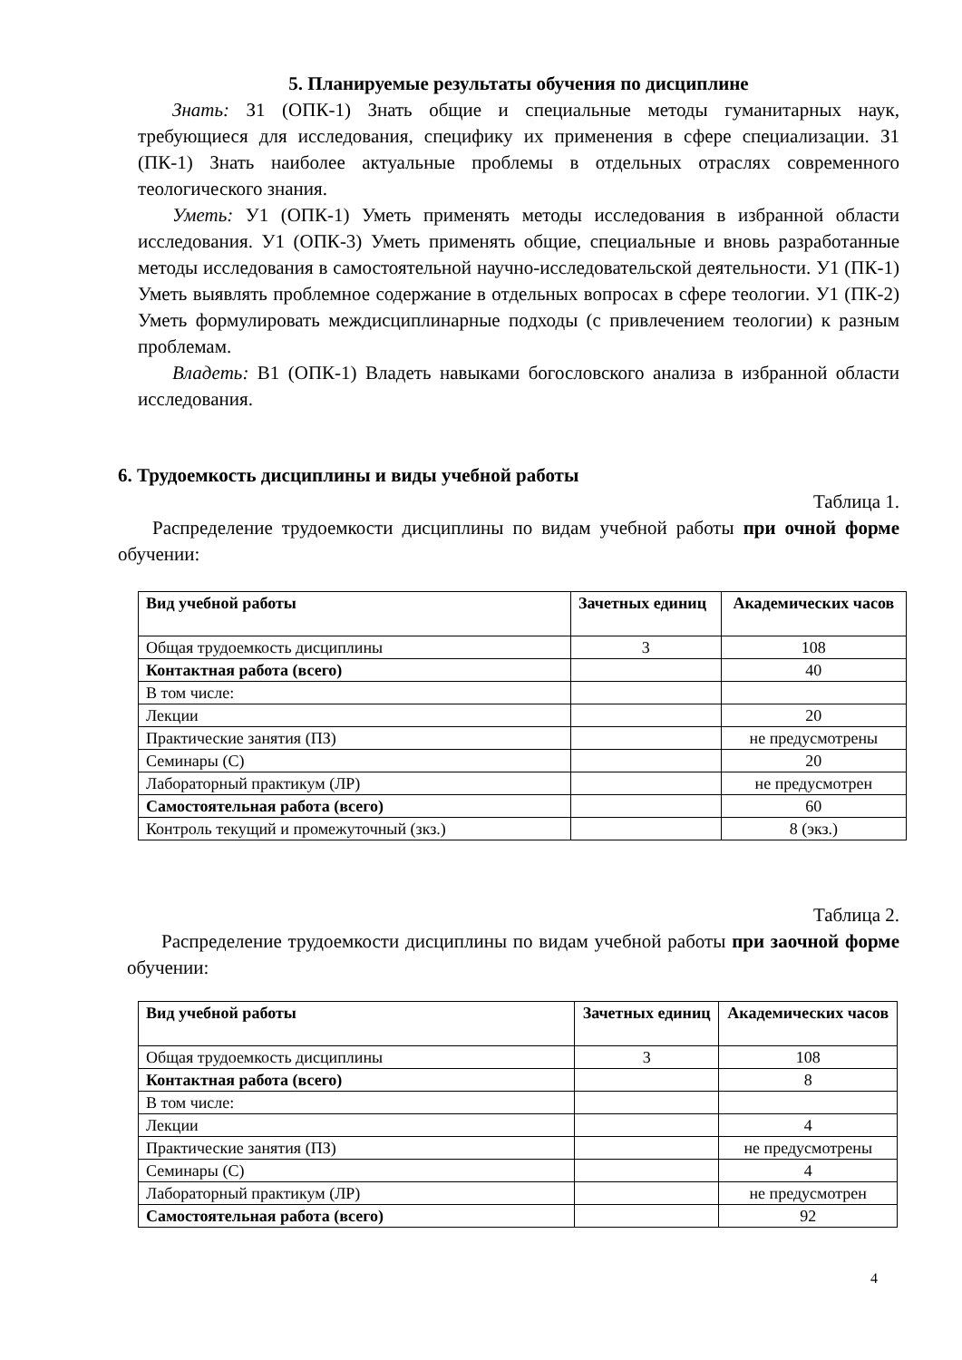5. Планируемые результаты обучения по дисциплине
Знать: З1 (ОПК-1) Знать общие и специальные методы гуманитарных наук, требующиеся для исследования, специфику их применения в сфере специализации. З1 (ПК-1) Знать наиболее актуальные проблемы в отдельных отраслях современного теологического знания.
Уметь: У1 (ОПК-1) Уметь применять методы исследования в избранной области исследования. У1 (ОПК-3) Уметь применять общие, специальные и вновь разработанные методы исследования в самостоятельной научно-исследовательской деятельности. У1 (ПК-1) Уметь выявлять проблемное содержание в отдельных вопросах в сфере теологии. У1 (ПК-2) Уметь формулировать междисциплинарные подходы (с привлечением теологии) к разным проблемам.
Владеть: В1 (ОПК-1) Владеть навыками богословского анализа в избранной области исследования.
6. Трудоемкость дисциплины и виды учебной работы
Таблица 1.
Распределение трудоемкости дисциплины по видам учебной работы при очной форме обучении:
| Вид учебной работы | Зачетных единиц | Академических часов |
| --- | --- | --- |
| Общая трудоемкость дисциплины | 3 | 108 |
| Контактная работа (всего) | | 40 |
| В том числе: | | |
| Лекции | | 20 |
| Практические занятия (ПЗ) | | не предусмотрены |
| Семинары (С) | | 20 |
| Лабораторный практикум (ЛР) | | не предусмотрен |
| Самостоятельная работа (всего) | | 60 |
| Контроль текущий и промежуточный (зкз.) | | 8 (экз.) |
Таблица 2.
Распределение трудоемкости дисциплины по видам учебной работы при заочной форме обучении:
| Вид учебной работы | Зачетных единиц | Академических часов |
| --- | --- | --- |
| Общая трудоемкость дисциплины | 3 | 108 |
| Контактная работа (всего) | | 8 |
| В том числе: | | |
| Лекции | | 4 |
| Практические занятия (ПЗ) | | не предусмотрены |
| Семинары (С) | | 4 |
| Лабораторный практикум (ЛР) | | не предусмотрен |
| Самостоятельная работа (всего) | | 92 |
4